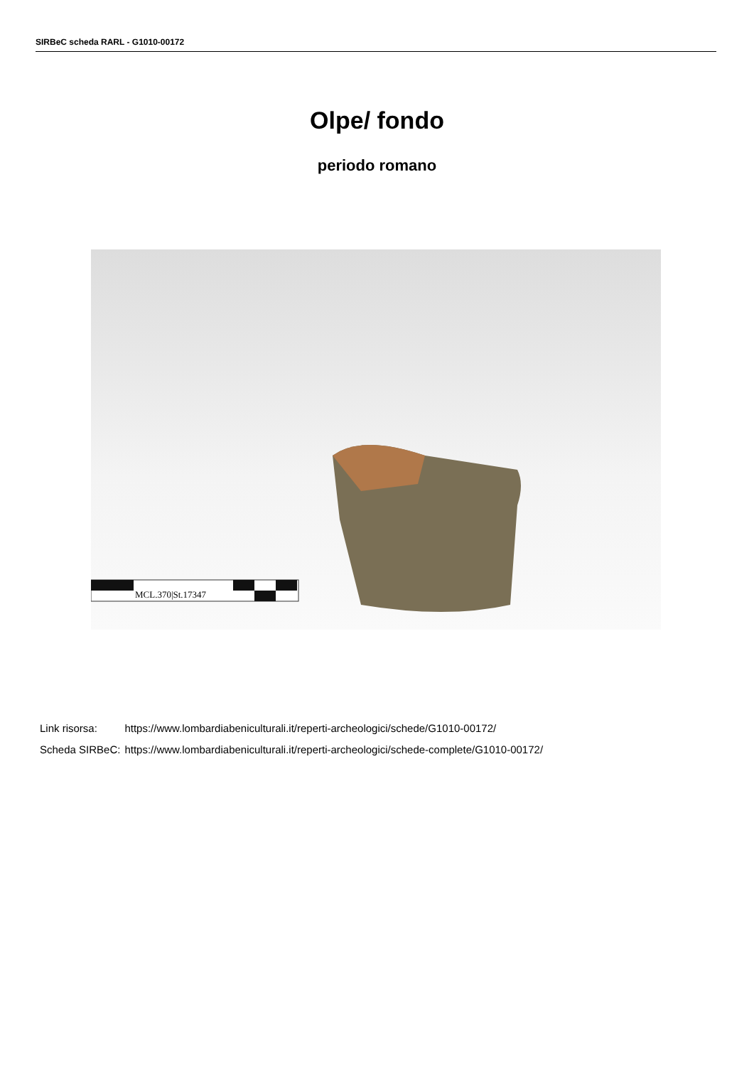SIRBeC scheda RARL - G1010-00172
Olpe/ fondo
periodo romano
MCL.370|St.17347
| Link risorsa: | https://www.lombardiabeniculturali.it/reperti-archeologici/schede/G1010-00172/ |
| Scheda SIRBeC: | https://www.lombardiabeniculturali.it/reperti-archeologici/schede-complete/G1010-00172/ |